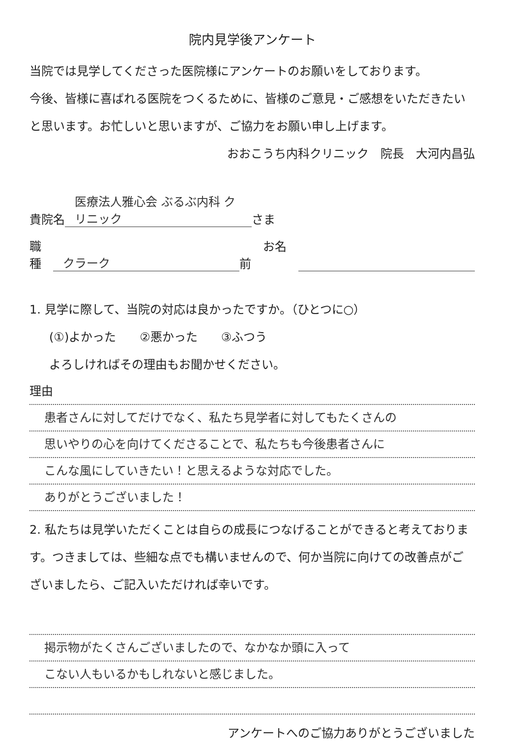院内見学後アンケート
当院では見学してくださった医院様にアンケートのお願いをしております。
今後、皆様に喜ばれる医院をつくるために、皆様のご意見・ご感想をいただきたいと思います。お忙しいと思いますが、ご協力をお願い申し上げます。
おおこうち内科クリニック　院長　大河内昌弘
貴院名 医療法人雅心会 ぶるぶ内科 クリニック さま
職種 クラーク　　お名前
1. 見学に際して、当院の対応は良かったですか。（ひとつに○）
(①)よかった　　②悪かった　　③ふつう
よろしければその理由もお聞かせください。
理由
患者さんに対してだけでなく、私たち見学者に対してもたくさんの
思いやりの心を向けてくださることで、私たちも今後患者さんに
こんな風にしていきたい！と思えるような対応でした。
ありがとうございました！
2. 私たちは見学いただくことは自らの成長につなげることができると考えております。つきましては、些細な点でも構いませんので、何か当院に向けての改善点がございましたら、ご記入いただければ幸いです。
掲示物がたくさんございましたので、なかなか頭に入って
こない人もいるかもしれないと感じました。
アンケートへのご協力ありがとうございました